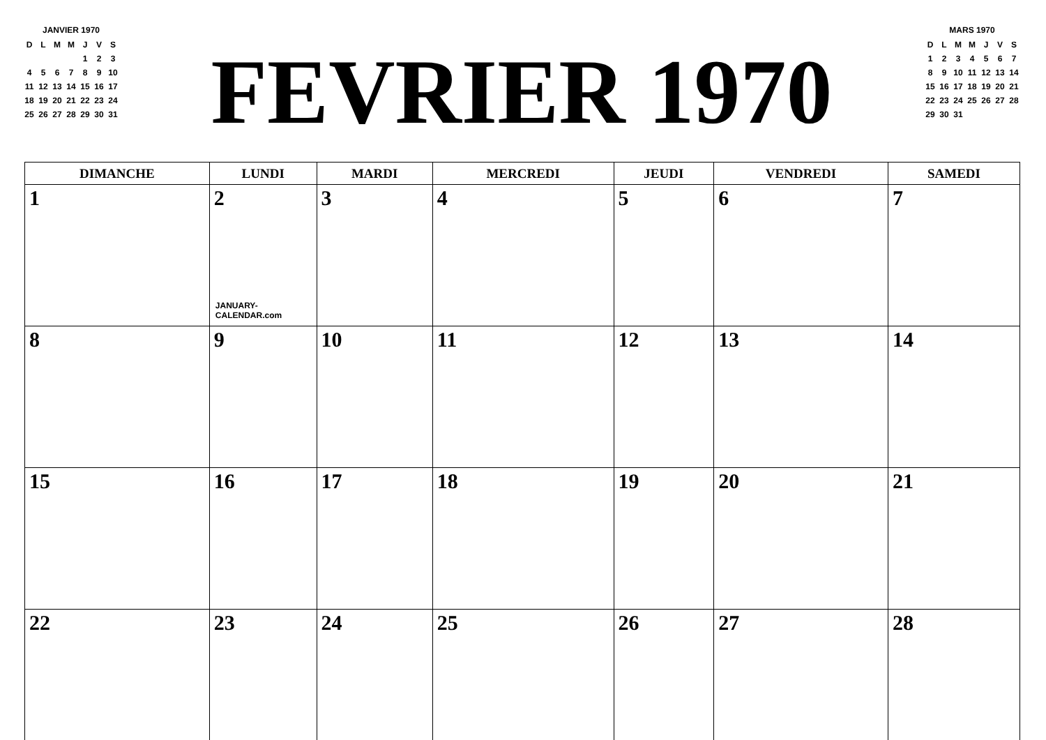JANVIER 1970
| D | L | M | M | J | V | S |
| | | | | 1 | 2 | 3 |
| 4 | 5 | 6 | 7 | 8 | 9 | 10 |
| 11 | 12 | 13 | 14 | 15 | 16 | 17 |
| 18 | 19 | 20 | 21 | 22 | 23 | 24 |
| 25 | 26 | 27 | 28 | 29 | 30 | 31 |
FEVRIER 1970
MARS 1970
| D | L | M | M | J | V | S |
| 1 | 2 | 3 | 4 | 5 | 6 | 7 |
| 8 | 9 | 10 | 11 | 12 | 13 | 14 |
| 15 | 16 | 17 | 18 | 19 | 20 | 21 |
| 22 | 23 | 24 | 25 | 26 | 27 | 28 |
| 29 | 30 | 31 | | | | |
| DIMANCHE | LUNDI | MARDI | MERCREDI | JEUDI | VENDREDI | SAMEDI |
| --- | --- | --- | --- | --- | --- | --- |
| 1 | 2 JANUARY-CALENDAR.com | 3 | 4 | 5 | 6 | 7 |
| 8 | 9 | 10 | 11 | 12 | 13 | 14 |
| 15 | 16 | 17 | 18 | 19 | 20 | 21 |
| 22 | 23 | 24 | 25 | 26 | 27 | 28 |